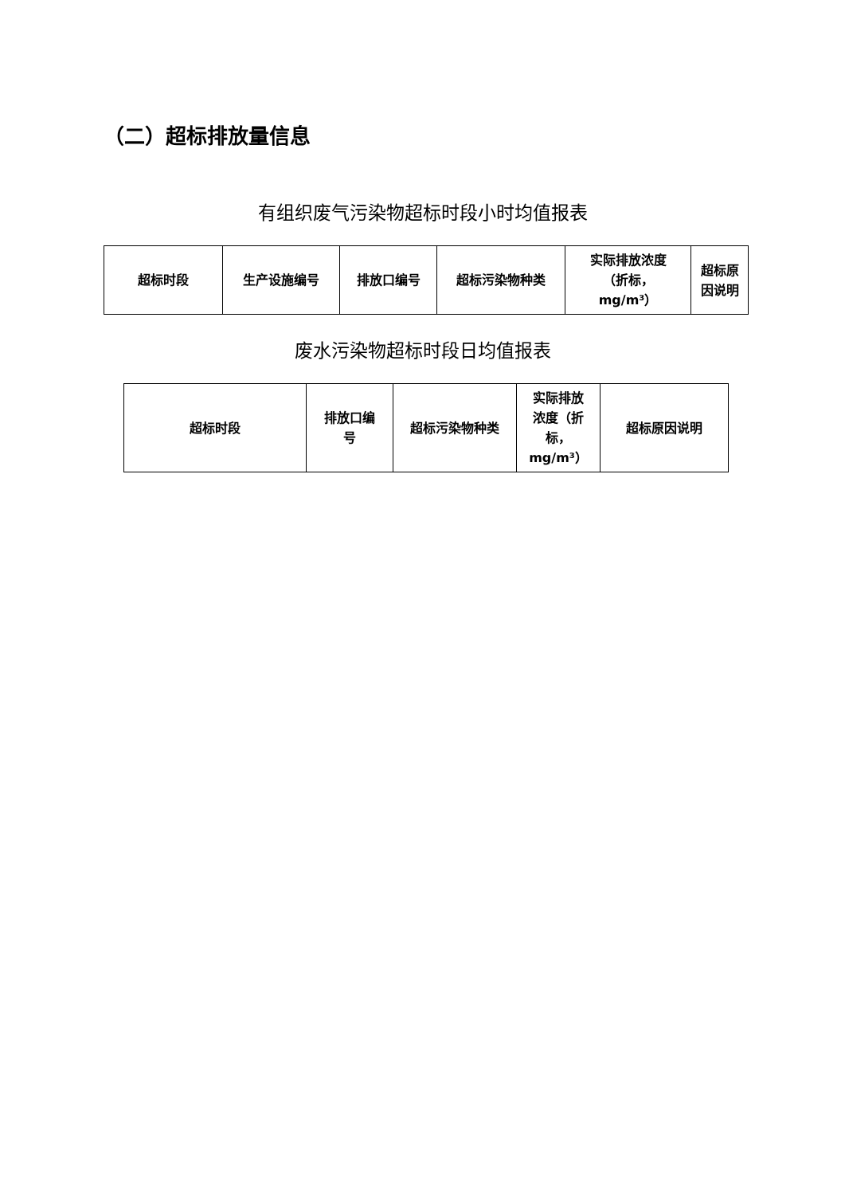（二）超标排放量信息
有组织废气污染物超标时段小时均值报表
| 超标时段 | 生产设施编号 | 排放口编号 | 超标污染物种类 | 实际排放浓度 （折标， mg/m³） | 超标原 因说明 |
废水污染物超标时段日均值报表
| 超标时段 | 排放口编 号 | 超标污染物种类 | 实际排放 浓度（折 标， mg/m³） | 超标原因说明 |